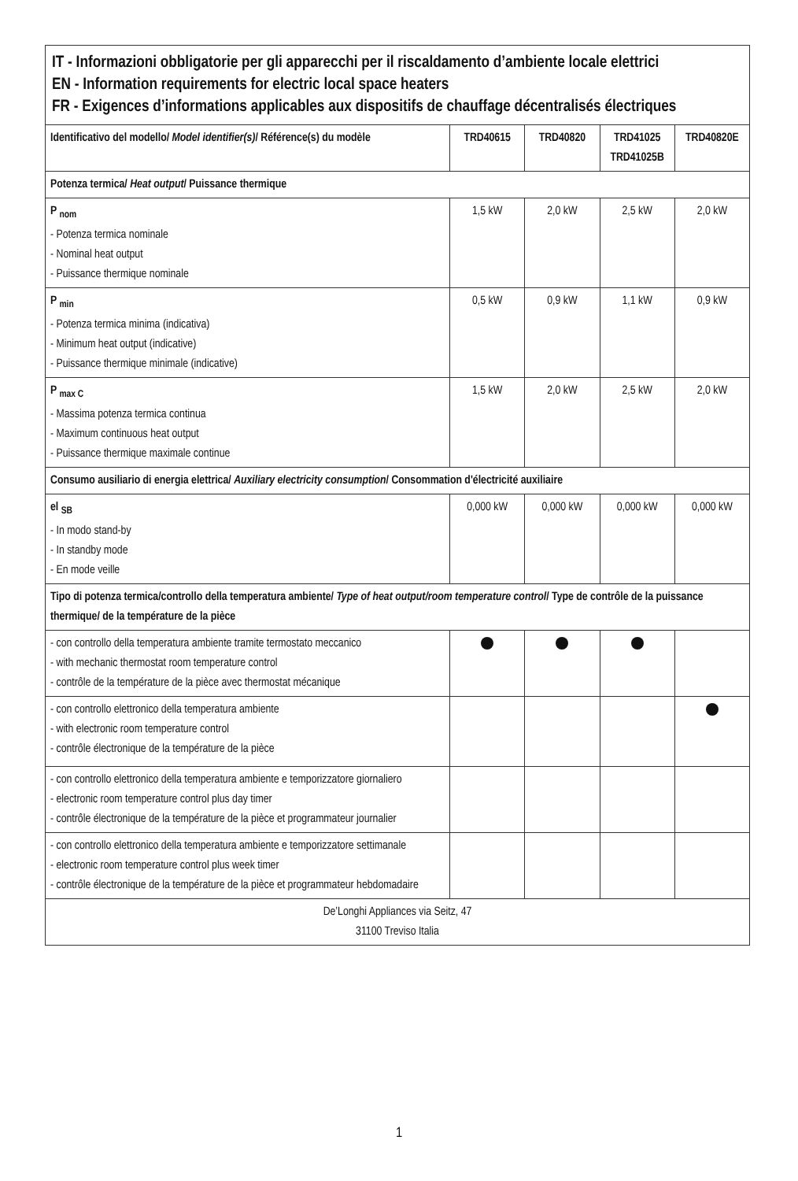| IT - Informazioni obbligatorie per gli apparecchi per il riscaldamento d’ambiente locale elettrici EN - Information requirements for electric local space heaters FR - Exigences d’informations applicables aux dispositifs de chauffage décentralisés électriques | | | | |
| Identificativo del modello/ Model identifier(s) / Référence(s) du modèle | TRD40615 | TRD40820 | TRD41025 TRD41025B | TRD40820E |
| Potenza termica/ Heat output / Puissance thermique | | | | |
| P <sub>nom</sub> - Potenza termica nominale - Nominal heat output - Puissance thermique nominale | 1,5 kW | 2,0 kW | 2,5 kW | 2,0 kW |
| P <sub>min</sub> - Potenza termica minima (indicativa) - Minimum heat output (indicative) - Puissance thermique minimale (indicative) | 0,5 kW | 0,9 kW | 1,1 kW | 0,9 kW |
| P <sub>max C</sub> - Massima potenza termica continua - Maximum continuous heat output - Puissance thermique maximale continue | 1,5 kW | 2,0 kW | 2,5 kW | 2,0 kW |
| Consumo ausiliario di energia elettrica/ Auxiliary electricity consumption / Consommation d'électricité auxiliaire | | | | |
| el <sub>SB</sub> - In modo stand-by - In standby mode - En mode veille | 0,000 kW | 0,000 kW | 0,000 kW | 0,000 kW |
| Tipo di potenza termica/controllo della temperatura ambiente/ Type of heat output/room temperature control / Type de contrôle de la puissance thermique/ de la température de la pièce | | | | |
| - con controllo della temperatura ambiente tramite termostato meccanico - with mechanic thermostat room temperature control - contrôle de la température de la pièce avec thermostat mécanique | | | | |
| - con controllo elettronico della temperatura ambiente - with electronic room temperature control - contrôle électronique de la température de la pièce | | | | |
| - con controllo elettronico della temperatura ambiente e temporizzatore giornaliero - electronic room temperature control plus day timer - contrôle électronique de la température de la pièce et programmateur journalier | | | | |
| - con controllo elettronico della temperatura ambiente e temporizzatore settimanale - electronic room temperature control plus week timer - contrôle électronique de la température de la pièce et programmateur hebdomadaire | | | | |
| De’Longhi Appliances via Seitz, 47 31100 Treviso Italia | | | | |
1